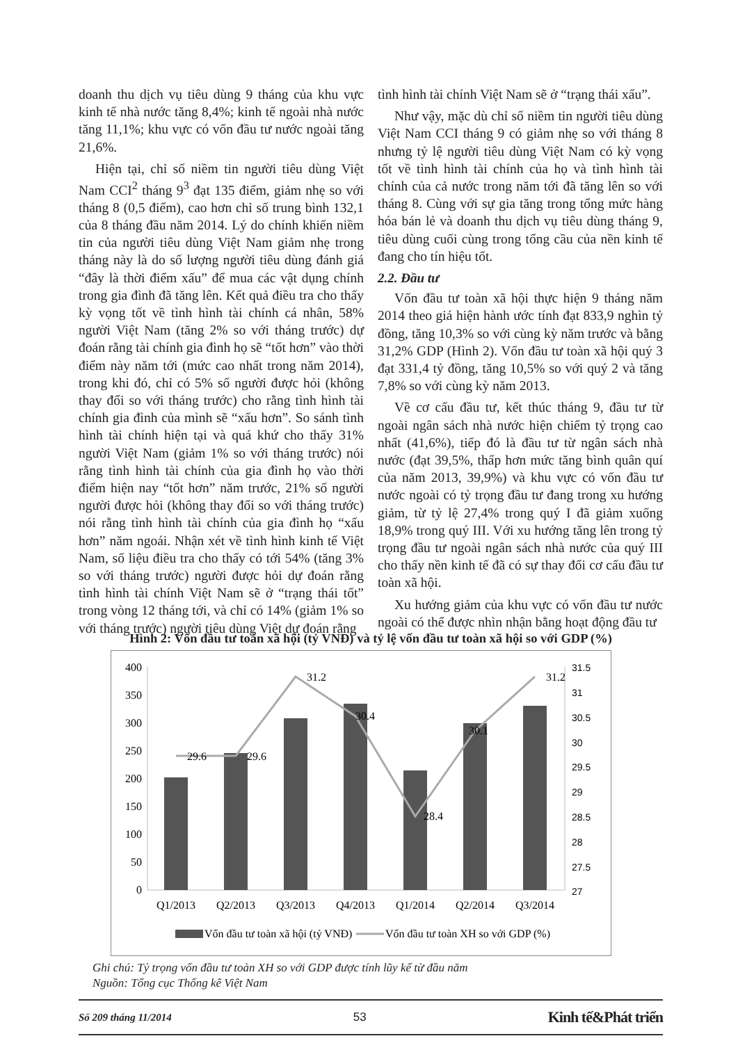doanh thu dịch vụ tiêu dùng 9 tháng của khu vực kinh tế nhà nước tăng 8,4%; kinh tế ngoài nhà nước tăng 11,1%; khu vực có vốn đầu tư nước ngoài tăng 21,6%.
Hiện tại, chỉ số niềm tin người tiêu dùng Việt Nam CCI<sup>2</sup> tháng 9<sup>3</sup> đạt 135 điểm, giảm nhẹ so với tháng 8 (0,5 điểm), cao hơn chỉ số trung bình 132,1 của 8 tháng đầu năm 2014. Lý do chính khiến niềm tin của người tiêu dùng Việt Nam giảm nhẹ trong tháng này là do số lượng người tiêu dùng đánh giá “đây là thời điểm xấu” để mua các vật dụng chính trong gia đình đã tăng lên. Kết quả điều tra cho thấy kỳ vọng tốt về tình hình tài chính cá nhân, 58% người Việt Nam (tăng 2% so với tháng trước) dự đoán rằng tài chính gia đình họ sẽ “tốt hơn” vào thời điểm này năm tới (mức cao nhất trong năm 2014), trong khi đó, chỉ có 5% số người được hỏi (không thay đổi so với tháng trước) cho rằng tình hình tài chính gia đình của mình sẽ “xấu hơn”. So sánh tình hình tài chính hiện tại và quá khứ cho thấy 31% người Việt Nam (giảm 1% so với tháng trước) nói rằng tình hình tài chính của gia đình họ vào thời điểm hiện nay “tốt hơn” năm trước, 21% số người người được hỏi (không thay đổi so với tháng trước) nói rằng tình hình tài chính của gia đình họ “xấu hơn” năm ngoái. Nhận xét về tình hình kinh tế Việt Nam, số liệu điều tra cho thấy có tới 54% (tăng 3% so với tháng trước) người được hỏi dự đoán rằng tình hình tài chính Việt Nam sẽ ở “trạng thái tốt” trong vòng 12 tháng tới, và chỉ có 14% (giảm 1% so với tháng trước) người tiêu dùng Việt dự đoán rằng
tình hình tài chính Việt Nam sẽ ở “trạng thái xấu”.
Như vậy, mặc dù chỉ số niềm tin người tiêu dùng Việt Nam CCI tháng 9 có giảm nhẹ so với tháng 8 nhưng tỷ lệ người tiêu dùng Việt Nam có kỳ vọng tốt về tình hình tài chính của họ và tình hình tài chính của cả nước trong năm tới đã tăng lên so với tháng 8. Cùng với sự gia tăng trong tổng mức hàng hóa bán lẻ và doanh thu dịch vụ tiêu dùng tháng 9, tiêu dùng cuối cùng trong tổng cầu của nền kinh tế đang cho tín hiệu tốt.
2.2. Đầu tư
Vốn đầu tư toàn xã hội thực hiện 9 tháng năm 2014 theo giá hiện hành ước tính đạt 833,9 nghìn tỷ đồng, tăng 10,3% so với cùng kỳ năm trước và bằng 31,2% GDP (Hình 2). Vốn đầu tư toàn xã hội quý 3 đạt 331,4 tỷ đồng, tăng 10,5% so với quý 2 và tăng 7,8% so với cùng kỳ năm 2013.
Về cơ cấu đầu tư, kết thúc tháng 9, đầu tư từ ngoài ngân sách nhà nước hiện chiếm tỷ trọng cao nhất (41,6%), tiếp đó là đầu tư từ ngân sách nhà nước (đạt 39,5%, thấp hơn mức tăng bình quân quí của năm 2013, 39,9%) và khu vực có vốn đầu tư nước ngoài có tỷ trọng đầu tư đang trong xu hướng giảm, từ tỷ lệ 27,4% trong quý I đã giảm xuống 18,9% trong quý III. Với xu hướng tăng lên trong tỷ trọng đầu tư ngoài ngân sách nhà nước của quý III cho thấy nền kinh tế đã có sự thay đổi cơ cấu đầu tư toàn xã hội.
Xu hướng giảm của khu vực có vốn đầu tư nước ngoài có thể được nhìn nhận bằng hoạt động đầu tư
Hình 2: Vốn đầu tư toàn xã hội (tỷ VNĐ) và tỷ lệ vốn đầu tư toàn xã hội so với GDP (%)
400
350
300
250
200
150
100
50
0
31.5
31
30.5
30
29.5
29
28.5
28
27.5
27
29.6
29.6
31.2
30.4
28.4
30.1
31.2
Q1/2013
Q2/2013
Q3/2013
Q4/2013
Q1/2014
Q2/2014
Q3/2014
Vốn đầu tư toàn xã hội (tỷ VNĐ)
Vốn đầu tư toàn XH so với GDP (%)
Ghi chú: Tỷ trọng vốn đầu tư toàn XH so với GDP được tính lũy kế từ đầu năm
Nguồn: Tổng cục Thống kê Việt Nam
Số 209 tháng 11/2014 53 Kinh tế&Phát triển